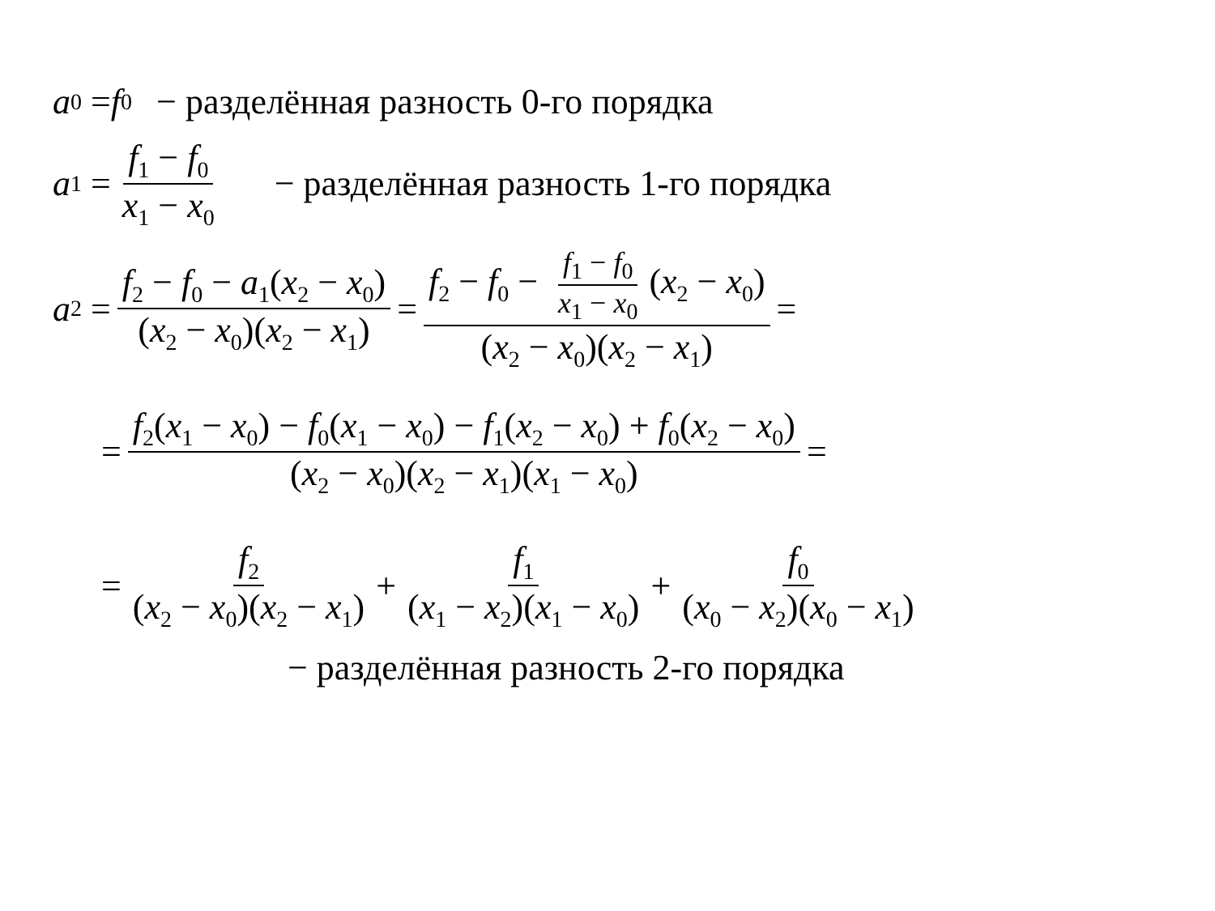a<sub>0</sub> = f<sub>0</sub> − разделённая разность 0-го порядка
a<sub>1</sub> = f<sub>1</sub> − f<sub>0</sub> x<sub>1</sub> − x<sub>0</sub> − разделённая разность 1-го порядка
a<sub>2</sub> = f<sub>2</sub> − f<sub>0</sub> − a<sub>1</sub>(x<sub>2</sub> − x<sub>0</sub>) (x<sub>2</sub> − x<sub>0</sub>)(x<sub>2</sub> − x<sub>1</sub>) = f<sub>2</sub> − f<sub>0</sub> − f<sub>1</sub> − f<sub>0</sub> x<sub>1</sub> − x<sub>0</sub> (x<sub>2</sub> − x<sub>0</sub>) (x<sub>2</sub> − x<sub>0</sub>)(x<sub>2</sub> − x<sub>1</sub>) =
= f<sub>2</sub>(x<sub>1</sub> − x<sub>0</sub>) − f<sub>0</sub>(x<sub>1</sub> − x<sub>0</sub>) − f<sub>1</sub>(x<sub>2</sub> − x<sub>0</sub>) + f<sub>0</sub>(x<sub>2</sub> − x<sub>0</sub>) (x<sub>2</sub> − x<sub>0</sub>)(x<sub>2</sub> − x<sub>1</sub>)(x<sub>1</sub> − x<sub>0</sub>) =
= f<sub>2</sub> (x<sub>2</sub> − x<sub>0</sub>)(x<sub>2</sub> − x<sub>1</sub>) + f<sub>1</sub> (x<sub>1</sub> − x<sub>2</sub>)(x<sub>1</sub> − x<sub>0</sub>) + f<sub>0</sub> (x<sub>0</sub> − x<sub>2</sub>)(x<sub>0</sub> − x<sub>1</sub>)
− разделённая разность 2-го порядка